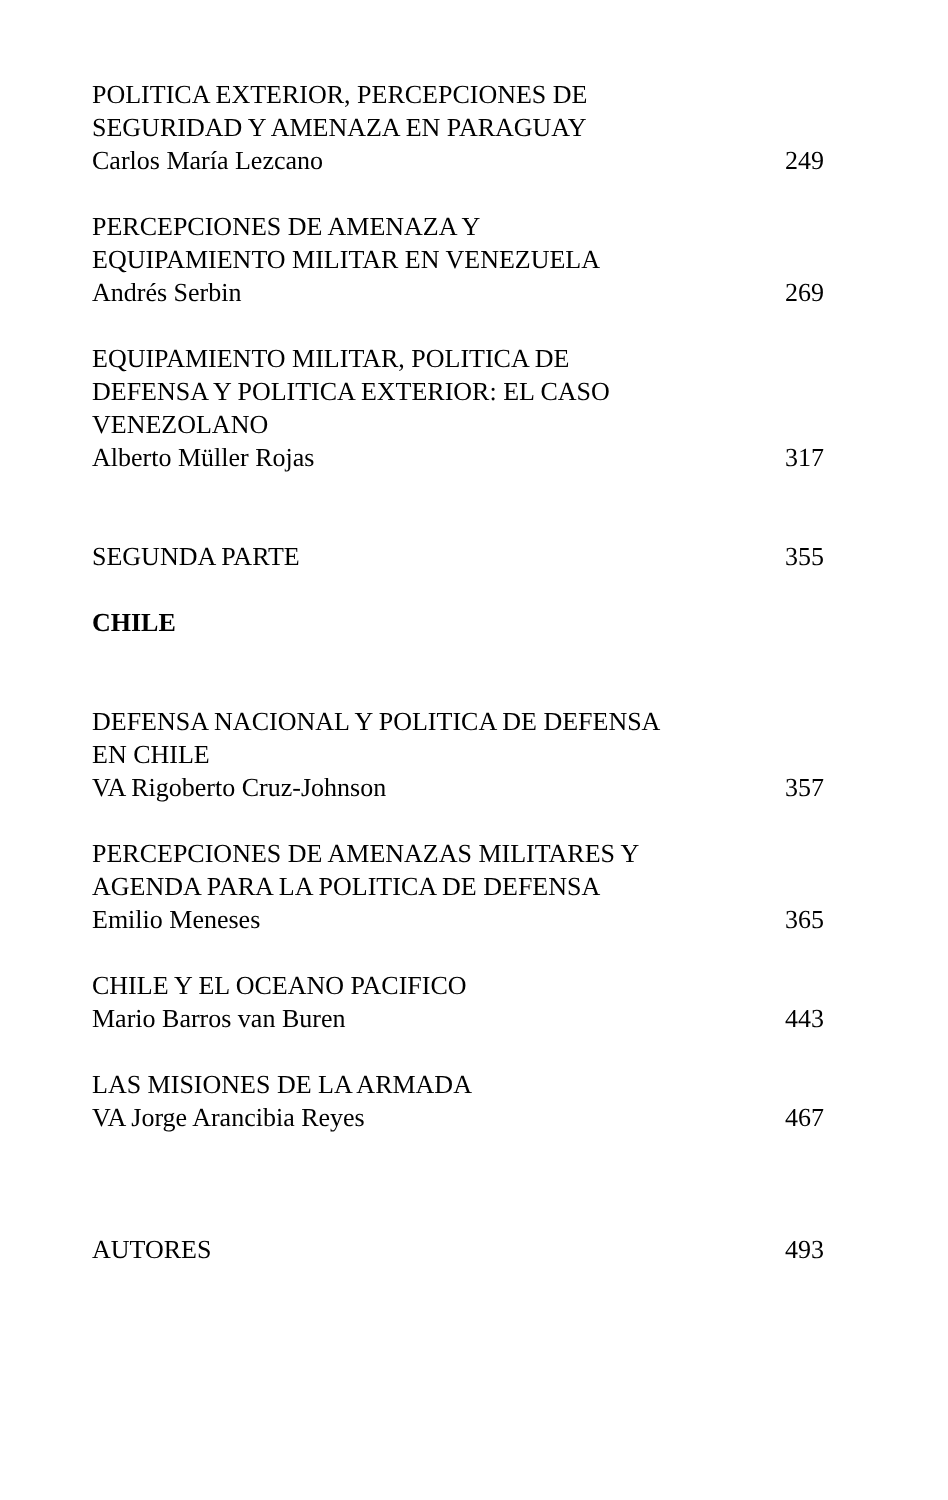POLITICA EXTERIOR, PERCEPCIONES DE
SEGURIDAD Y AMENAZA EN PARAGUAY
Carlos María Lezcano 249
PERCEPCIONES DE AMENAZA Y
EQUIPAMIENTO MILITAR EN VENEZUELA
Andrés Serbin 269
EQUIPAMIENTO MILITAR, POLITICA DE
DEFENSA Y POLITICA EXTERIOR: EL CASO
VENEZOLANO
Alberto Müller Rojas 317
SEGUNDA PARTE 355
CHILE
DEFENSA NACIONAL Y POLITICA DE DEFENSA
EN CHILE
VA Rigoberto Cruz-Johnson 357
PERCEPCIONES DE AMENAZAS MILITARES Y
AGENDA PARA LA POLITICA DE DEFENSA
Emilio Meneses 365
CHILE Y EL OCEANO PACIFICO
Mario Barros van Buren 443
LAS MISIONES DE LA ARMADA
VA Jorge Arancibia Reyes 467
AUTORES 493